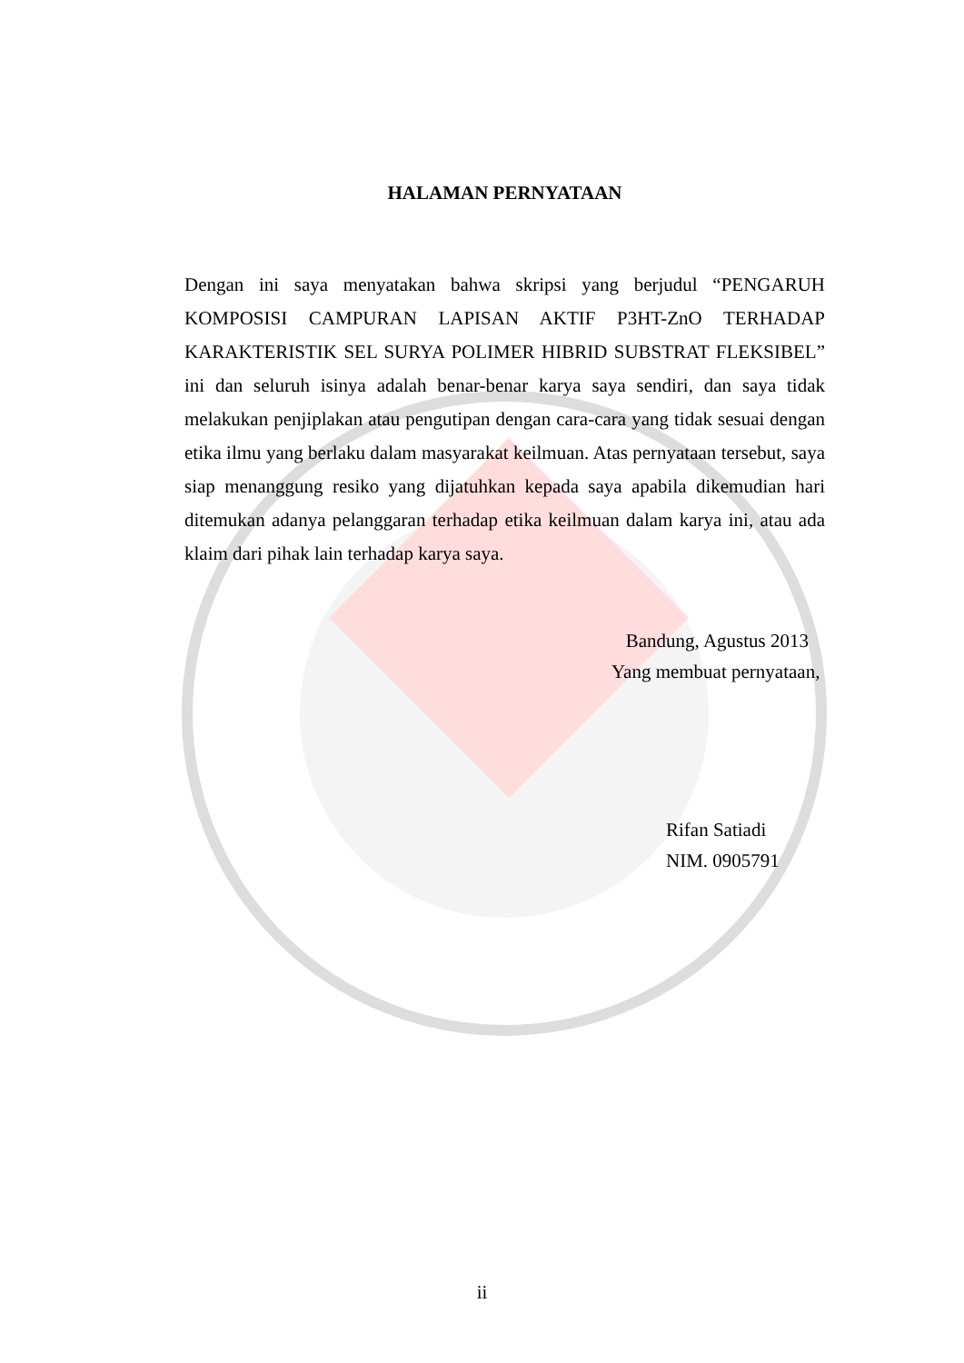HALAMAN PERNYATAAN
Dengan ini saya menyatakan bahwa skripsi yang berjudul “PENGARUH KOMPOSISI CAMPURAN LAPISAN AKTIF P3HT-ZnO TERHADAP KARAKTERISTIK SEL SURYA POLIMER HIBRID SUBSTRAT FLEKSIBEL” ini dan seluruh isinya adalah benar-benar karya saya sendiri, dan saya tidak melakukan penjiplakan atau pengutipan dengan cara-cara yang tidak sesuai dengan etika ilmu yang berlaku dalam masyarakat keilmuan. Atas pernyataan tersebut, saya siap menanggung resiko yang dijatuhkan kepada saya apabila dikemudian hari ditemukan adanya pelanggaran terhadap etika keilmuan dalam karya ini, atau ada klaim dari pihak lain terhadap karya saya.
Bandung, Agustus 2013
Yang membuat pernyataan,
Rifan Satiadi
NIM. 0905791
ii